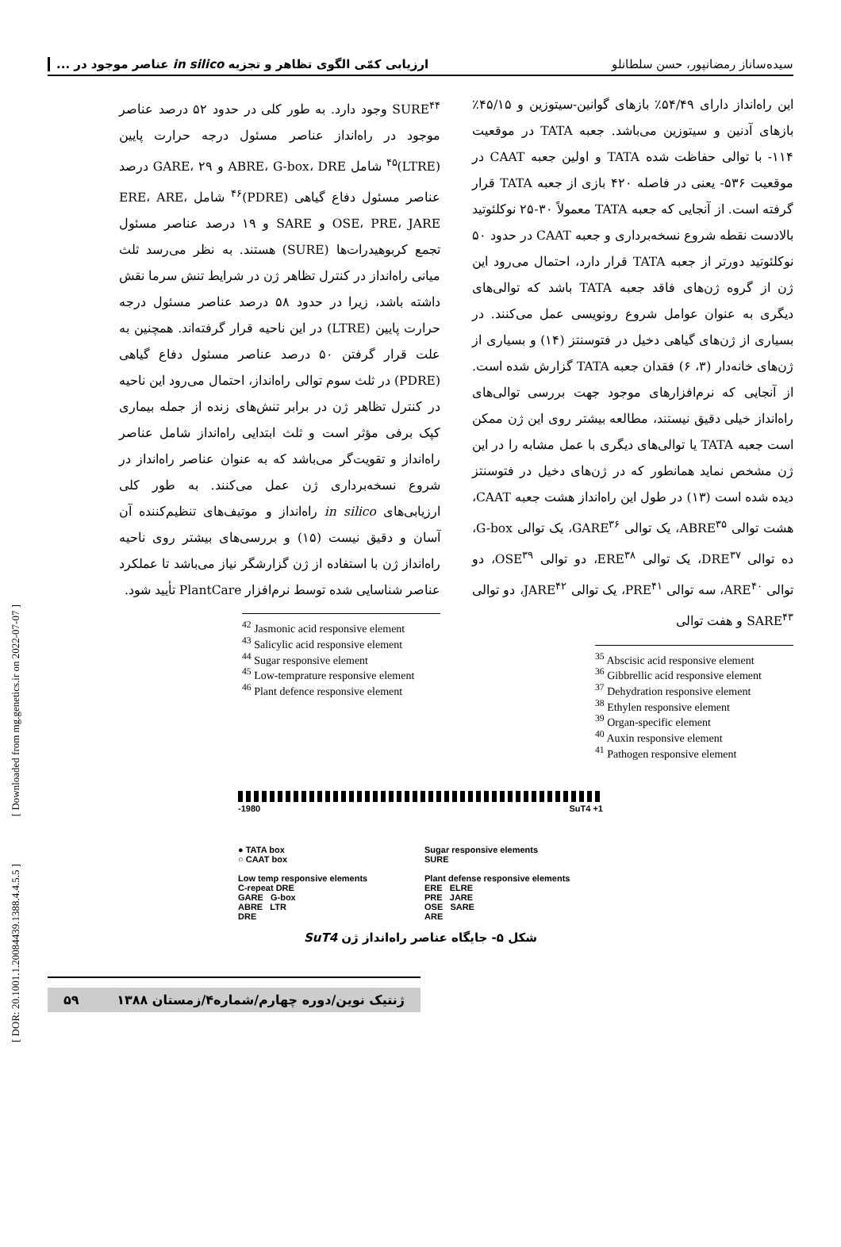[ Downloaded from mg.genetics.ir on 2022-07-07 ]
[ DOR: 20.1001.1.20084439.1388.4.4.5.5 ]
سیده‌ساناز رمضانپور، حسن سلطانلو ارزیابی کمّی الگوی تظاهر و تجزیه in silico عناصر موجود در ...
این راه‌انداز دارای ۵۴/۴۹٪ بازهای گوانین-سیتوزین و ۴۵/۱۵٪ بازهای آدنین و سیتوزین می‌باشد. جعبه TATA در موقعیت ۱۱۴- با توالی حفاظت شده TATA و اولین جعبه CAAT در موقعیت ۵۳۶- یعنی در فاصله ۴۲۰ بازی از جعبه TATA قرار گرفته است. از آنجایی که جعبه TATA معمولاً ۳۰-۲۵ نوکلئوتید بالادست نقطه شروع نسخه‌برداری و جعبه CAAT در حدود ۵۰ نوکلئوتید دورتر از جعبه TATA قرار دارد، احتمال می‌رود این ژن از گروه ژن‌های فاقد جعبه TATA باشد که توالی‌های دیگری به عنوان عوامل شروع رونویسی عمل می‌کنند. در بسیاری از ژن‌های گیاهی دخیل در فتوسنتز (۱۴) و بسیاری از ژن‌های خانه‌دار (۳، ۶) فقدان جعبه TATA گزارش شده است. از آنجایی که نرم‌افزارهای موجود جهت بررسی توالی‌های راه‌انداز خیلی دقیق نیستند، مطالعه بیشتر روی این ژن ممکن است جعبه TATA یا توالی‌های دیگری با عمل مشابه را در این ژن مشخص نماید همانطور که در ژن‌های دخیل در فتوسنتز دیده شده است (۱۳) در طول این راه‌انداز هشت جعبه CAAT، هشت توالی ABRE<sup>۳۵</sup>، یک توالی GARE<sup>۳۶</sup>، یک توالی G-box، ده توالی DRE<sup>۳۷</sup>، یک توالی ERE<sup>۳۸</sup>، دو توالی OSE<sup>۳۹</sup>، دو توالی ARE<sup>۴۰</sup>، سه توالی PRE<sup>۴۱</sup>، یک توالی JARE<sup>۴۲</sup>، دو توالی SARE<sup>۴۳</sup> و هفت توالی
<sup>35</sup> Abscisic acid responsive element
<sup>36</sup> Gibbrellic acid responsive element
<sup>37</sup> Dehydration responsive element
<sup>38</sup> Ethylen responsive element
<sup>39</sup> Organ-specific element
<sup>40</sup> Auxin responsive element
<sup>41</sup> Pathogen responsive element
SURE<sup>۴۴</sup> وجود دارد. به طور کلی در حدود ۵۲ درصد عناصر موجود در راه‌انداز عناصر مسئول درجه حرارت پایین (LTRE)<sup>۴۵</sup> شامل ABRE، G-box، DRE و GARE، ۲۹ درصد عناصر مسئول دفاع گیاهی (PDRE)<sup>۴۶</sup> شامل ERE، ARE، OSE، PRE، JARE و SARE و ۱۹ درصد عناصر مسئول تجمع کربوهیدرات‌ها (SURE) هستند. به نظر می‌رسد ثلث میانی راه‌انداز در کنترل تظاهر ژن در شرایط تنش سرما نقش داشته باشد، زیرا در حدود ۵۸ درصد عناصر مسئول درجه حرارت پایین (LTRE) در این ناحیه قرار گرفته‌اند. همچنین به علت قرار گرفتن ۵۰ درصد عناصر مسئول دفاع گیاهی (PDRE) در ثلث سوم توالی راه‌انداز، احتمال می‌رود این ناحیه در کنترل تظاهر ژن در برابر تنش‌های زنده از جمله بیماری کپک برفی مؤثر است و ثلث ابتدایی راه‌انداز شامل عناصر راه‌انداز و تقویت‌گر می‌باشد که به عنوان عناصر راه‌انداز در شروع نسخه‌برداری ژن عمل می‌کنند. به طور کلی ارزیابی‌های in silico راه‌انداز و موتیف‌های تنظیم‌کننده آن آسان و دقیق نیست (۱۵) و بررسی‌های بیشتر روی ناحیه راه‌انداز ژن با استفاده از ژن گزارشگر نیاز می‌باشد تا عملکرد عناصر شناسایی شده توسط نرم‌افزار PlantCare تأیید شود.
<sup>42</sup> Jasmonic acid responsive element
<sup>43</sup> Salicylic acid responsive element
<sup>44</sup> Sugar responsive element
<sup>45</sup> Low-temprature responsive element
<sup>46</sup> Plant defence responsive element
-1980 SuT4 +1
● TATA box
○ CAAT box
Low temp responsive elements
C-repeat DRE
GARE G-box
ABRE LTR
DRE
Sugar responsive elements
SURE
Plant defense responsive elements
ERE ELRE
PRE JARE
OSE SARE
ARE
شکل ۵- جایگاه عناصر راه‌انداز ژن SuT4
ژنتیک نوین/دوره چهارم/شماره۴/زمستان ۱۳۸۸ ۵۹